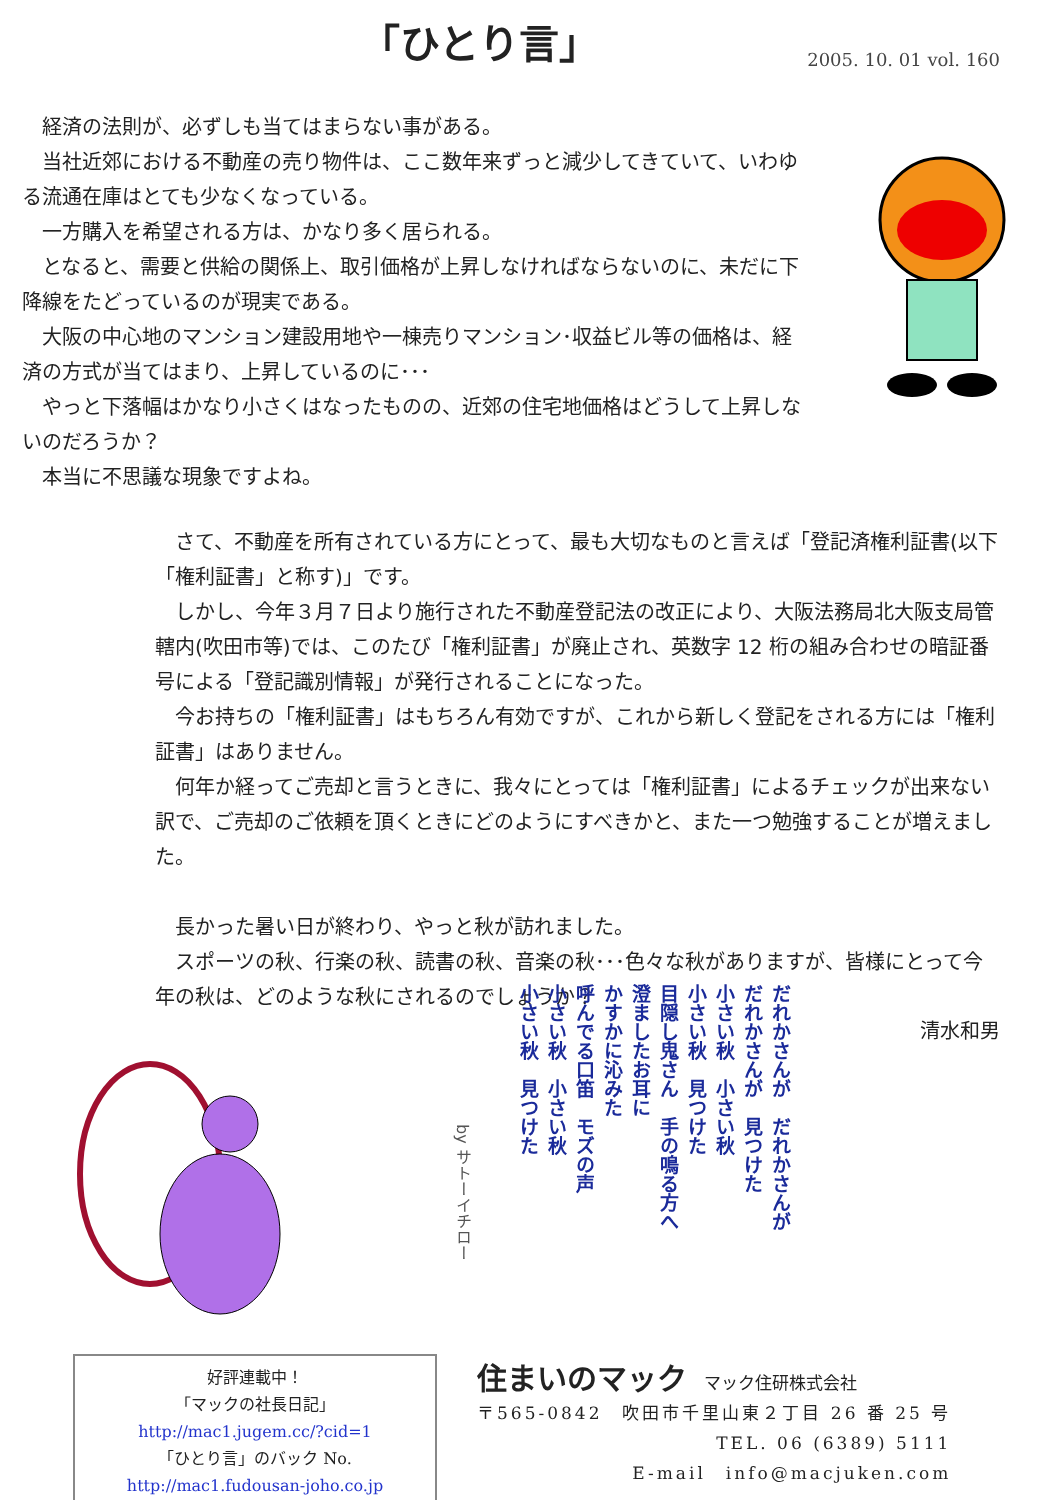「ひとり言」
2005. 10. 01 vol. 160
　経済の法則が、必ずしも当てはまらない事がある。
　当社近郊における不動産の売り物件は、ここ数年来ずっと減少してきていて、いわゆる流通在庫はとても少なくなっている。
　一方購入を希望される方は、かなり多く居られる。
　となると、需要と供給の関係上、取引価格が上昇しなければならないのに、未だに下降線をたどっているのが現実である。
　大阪の中心地のマンション建設用地や一棟売りマンション･収益ビル等の価格は、経済の方式が当てはまり、上昇しているのに･･･
　やっと下落幅はかなり小さくはなったものの、近郊の住宅地価格はどうして上昇しないのだろうか？
　本当に不思議な現象ですよね。
　さて、不動産を所有されている方にとって、最も大切なものと言えば「登記済権利証書(以下「権利証書」と称す)」です。
　しかし、今年３月７日より施行された不動産登記法の改正により、大阪法務局北大阪支局管轄内(吹田市等)では、このたび「権利証書」が廃止され、英数字 12 桁の組み合わせの暗証番号による「登記識別情報」が発行されることになった。
　今お持ちの「権利証書」はもちろん有効ですが、これから新しく登記をされる方には「権利証書」はありません。
　何年か経ってご売却と言うときに、我々にとっては「権利証書」によるチェックが出来ない訳で、ご売却のご依頼を頂くときにどのようにすべきかと、また一つ勉強することが増えました。
　長かった暑い日が終わり、やっと秋が訪れました。
　スポーツの秋、行楽の秋、読書の秋、音楽の秋･･･色々な秋がありますが、皆様にとって今年の秋は、どのような秋にされるのでしょうか？
清水和男
by サトーイチロー
だれかさんが　だれかさんが
だれかさんが　見つけた
小さい秋　小さい秋
小さい秋　見つけた
目隠し鬼さん　手の鳴る方へ
澄ましたお耳に
かすかに沁みた
呼んでる口笛　モズの声
小さい秋　小さい秋
小さい秋　見つけた
好評連載中！
「マックの社長日記」
http://mac1.jugem.cc/?cid=1
「ひとり言」のバック No.
http://mac1.fudousan-joho.co.jp
住まいのマック　マック住研株式会社
〒565-0842　吹田市千里山東２丁目 26 番 25 号
TEL. 06 (6389) 5111
E-mail　info@macjuken.com